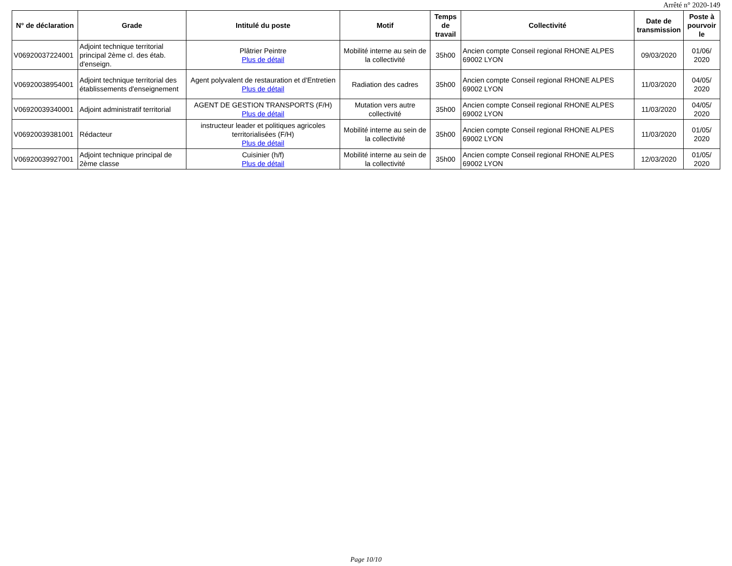Arrêté n° 2020-149
| N° de déclaration | Grade | Intitulé du poste | Motif | Temps de travail | Collectivité | Date de transmission | Poste à pourvoir le |
| --- | --- | --- | --- | --- | --- | --- | --- |
| V06920037224001 | Adjoint technique territorial principal 2ème cl. des étab. d'enseign. | Plâtrier Peintre Plus de détail | Mobilité interne au sein de la collectivité | 35h00 | Ancien compte Conseil regional RHONE ALPES 69002 LYON | 09/03/2020 | 01/06/ 2020 |
| V06920038954001 | Adjoint technique territorial des établissements d'enseignement | Agent polyvalent de restauration et d'Entretien Plus de détail | Radiation des cadres | 35h00 | Ancien compte Conseil regional RHONE ALPES 69002 LYON | 11/03/2020 | 04/05/ 2020 |
| V06920039340001 | Adjoint administratif territorial | AGENT DE GESTION TRANSPORTS (F/H) Plus de détail | Mutation vers autre collectivité | 35h00 | Ancien compte Conseil regional RHONE ALPES 69002 LYON | 11/03/2020 | 04/05/ 2020 |
| V06920039381001 | Rédacteur | instructeur leader et politiques agricoles territorialisées (F/H) Plus de détail | Mobilité interne au sein de la collectivité | 35h00 | Ancien compte Conseil regional RHONE ALPES 69002 LYON | 11/03/2020 | 01/05/ 2020 |
| V06920039927001 | Adjoint technique principal de 2ème classe | Cuisinier (h/f) Plus de détail | Mobilité interne au sein de la collectivité | 35h00 | Ancien compte Conseil regional RHONE ALPES 69002 LYON | 12/03/2020 | 01/05/ 2020 |
Page 10/10